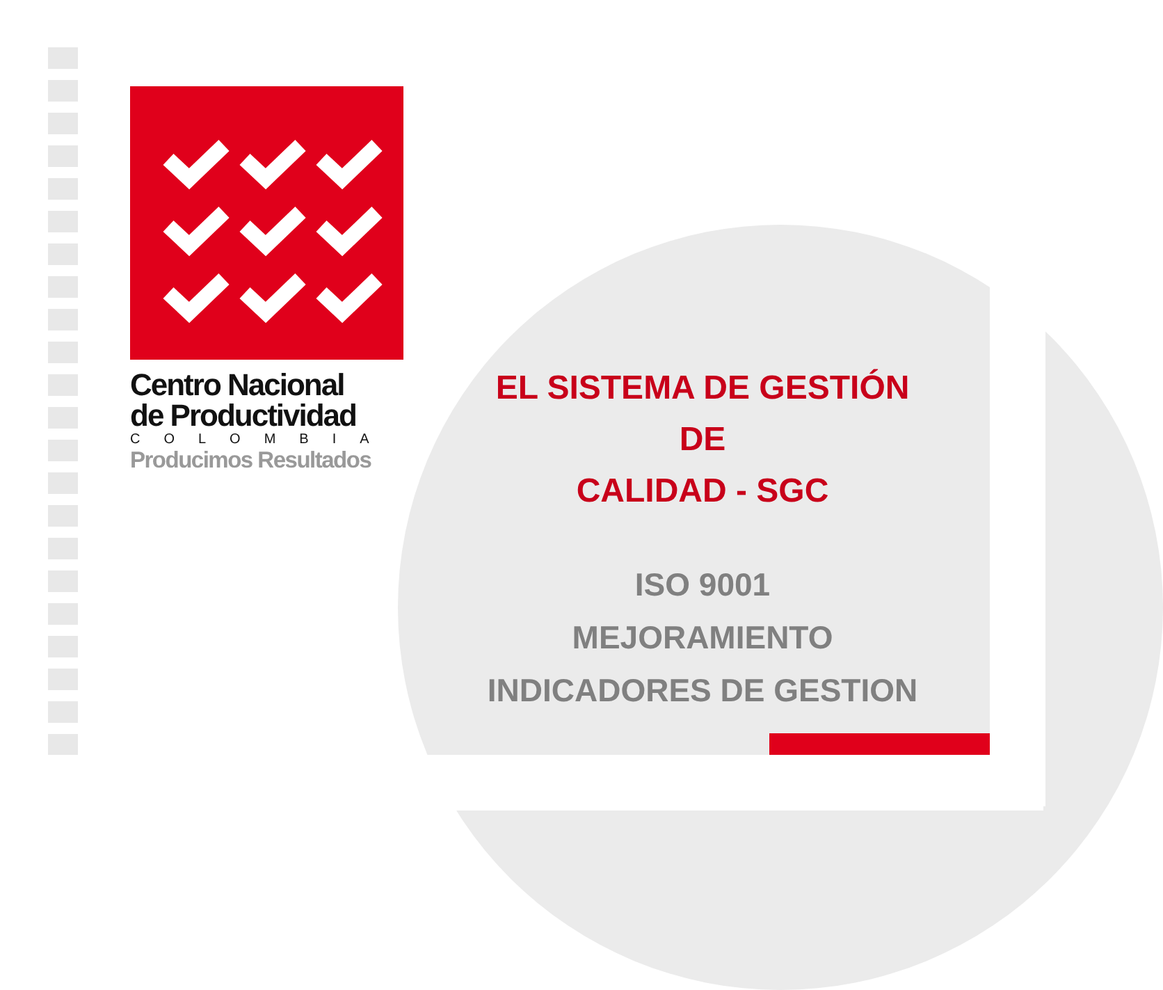Centro Nacional
de Productividad
COLOMBIA
Producimos Resultados
EL SISTEMA DE GESTIÓN DE
CALIDAD - SGC
ISO 9001
MEJORAMIENTO
INDICADORES DE GESTION